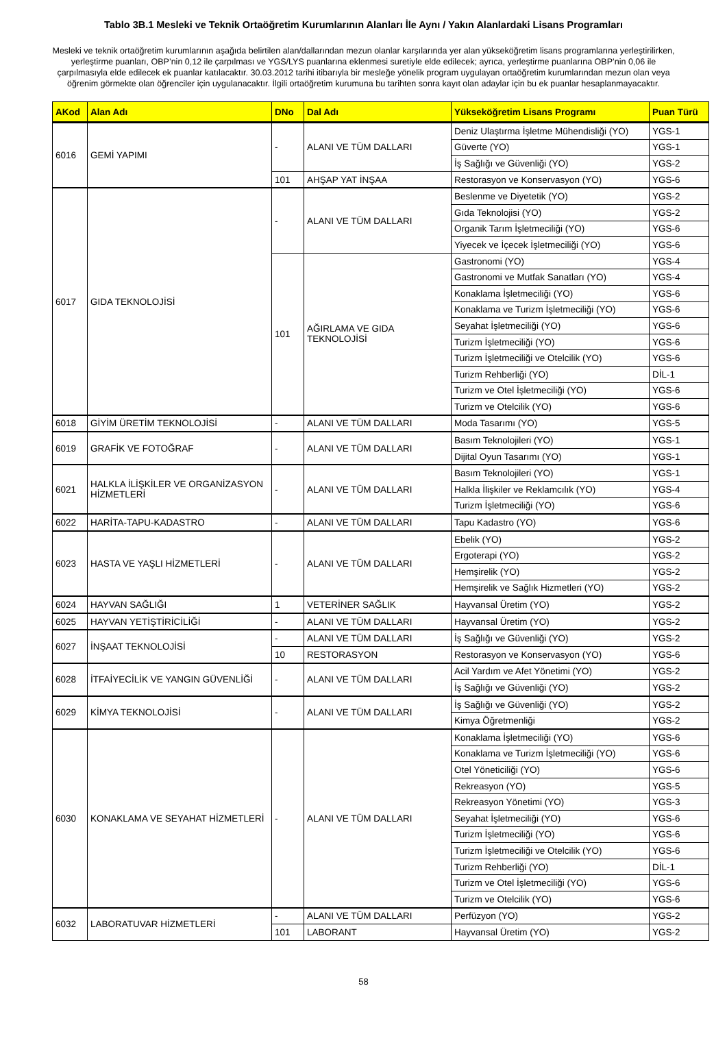Tablo 3B.1 Mesleki ve Teknik Ortaöğretim Kurumlarının Alanları İle Aynı / Yakın Alanlardaki Lisans Programları
Mesleki ve teknik ortaöğretim kurumlarının aşağıda belirtilen alan/dallarından mezun olanlar karşılarında yer alan yükseköğretim lisans programlarına yerleştirilirken, yerleştirme puanları, OBP’nin 0,12 ile çarpılması ve YGS/LYS puanlarına eklenmesi suretiyle elde edilecek; ayrıca, yerleştirme puanlarına OBP’nin 0,06 ile çarpılmasıyla elde edilecek ek puanlar katılacaktır. 30.03.2012 tarihi itibarıyla bir mesleğe yönelik program uygulayan ortaöğretim kurumlarından mezun olan veya öğrenim görmekte olan öğrenciler için uygulanacaktır. İlgili ortaöğretim kurumuna bu tarihten sonra kayıt olan adaylar için bu ek puanlar hesaplanmayacaktır.
| AKod | Alan Adı | DNo | Dal Adı | Yükseköğretim Lisans Programı | Puan Türü |
| --- | --- | --- | --- | --- | --- |
| 6016 | GEMİ YAPIMI | - | ALANI VE TÜM DALLARI | Deniz Ulaştırma İşletme Mühendisliği (YO) | YGS-1 |
| | | | | Güverte (YO) | YGS-1 |
| | | | | İş Sağlığı ve Güvenliği (YO) | YGS-2 |
| | | 101 | AHŞAP YAT İNŞAA | Restorasyon ve Konservasyon (YO) | YGS-6 |
| 6017 | GIDA TEKNOLOJİSİ | - | ALANI VE TÜM DALLARI | Beslenme ve Diyetetik (YO) | YGS-2 |
| | | | | Gıda Teknolojisi (YO) | YGS-2 |
| | | | | Organik Tarım İşletmeciliği (YO) | YGS-6 |
| | | | | Yiyecek ve İçecek İşletmeciliği (YO) | YGS-6 |
| | | 101 | AĞIRLAMA VE GIDA TEKNOLOJİSİ | Gastronomi (YO) | YGS-4 |
| | | | | Gastronomi ve Mutfak Sanatları (YO) | YGS-4 |
| | | | | Konaklama İşletmeciliği (YO) | YGS-6 |
| | | | | Konaklama ve Turizm İşletmeciliği (YO) | YGS-6 |
| | | | | Seyahat İşletmeciliği (YO) | YGS-6 |
| | | | | Turizm İşletmeciliği (YO) | YGS-6 |
| | | | | Turizm İşletmeciliği ve Otelcilik (YO) | YGS-6 |
| | | | | Turizm Rehberliği (YO) | DİL-1 |
| | | | | Turizm ve Otel İşletmeciliği (YO) | YGS-6 |
| | | | | Turizm ve Otelcilik (YO) | YGS-6 |
| 6018 | GİYİM ÜRETİM TEKNOLOJİSİ | - | ALANI VE TÜM DALLARI | Moda Tasarımı (YO) | YGS-5 |
| 6019 | GRAFİK VE FOTOĞRAF | - | ALANI VE TÜM DALLARI | Basım Teknolojileri (YO) | YGS-1 |
| | | | | Dijital Oyun Tasarımı (YO) | YGS-1 |
| 6021 | HALKLA İLİŞKİLER VE ORGANİZASYON HİZMETLERİ | - | ALANI VE TÜM DALLARI | Basım Teknolojileri (YO) | YGS-1 |
| | | | | Halkla İlişkiler ve Reklamcılık (YO) | YGS-4 |
| | | | | Turizm İşletmeciliği (YO) | YGS-6 |
| 6022 | HARİTA-TAPU-KADASTRO | - | ALANI VE TÜM DALLARI | Tapu Kadastro (YO) | YGS-6 |
| 6023 | HASTA VE YAŞLI HİZMETLERİ | - | ALANI VE TÜM DALLARI | Ebelik (YO) | YGS-2 |
| | | | | Ergoterapi (YO) | YGS-2 |
| | | | | Hemşirelik (YO) | YGS-2 |
| | | | | Hemşirelik ve Sağlık Hizmetleri (YO) | YGS-2 |
| 6024 | HAYVAN SAĞLIĞI | 1 | VETERİNER SAĞLIK | Hayvansal Üretim (YO) | YGS-2 |
| 6025 | HAYVAN YETİŞTİRİCİLİĞİ | - | ALANI VE TÜM DALLARI | Hayvansal Üretim (YO) | YGS-2 |
| 6027 | İNŞAAT TEKNOLOJİSİ | - | ALANI VE TÜM DALLARI | İş Sağlığı ve Güvenliği (YO) | YGS-2 |
| | | 10 | RESTORASYON | Restorasyon ve Konservasyon (YO) | YGS-6 |
| 6028 | İTFAİYECİLİK VE YANGIN GÜVENLİĞİ | - | ALANI VE TÜM DALLARI | Acil Yardım ve Afet Yönetimi (YO) | YGS-2 |
| | | | | İş Sağlığı ve Güvenliği (YO) | YGS-2 |
| 6029 | KİMYA TEKNOLOJİSİ | - | ALANI VE TÜM DALLARI | İş Sağlığı ve Güvenliği (YO) | YGS-2 |
| | | | | Kimya Öğretmenliği | YGS-2 |
| 6030 | KONAKLAMA VE SEYAHAT HİZMETLERİ | - | ALANI VE TÜM DALLARI | Konaklama İşletmeciliği (YO) | YGS-6 |
| | | | | Konaklama ve Turizm İşletmeciliği (YO) | YGS-6 |
| | | | | Otel Yöneticiliği (YO) | YGS-6 |
| | | | | Rekreasyon (YO) | YGS-5 |
| | | | | Rekreasyon Yönetimi (YO) | YGS-3 |
| | | | | Seyahat İşletmeciliği (YO) | YGS-6 |
| | | | | Turizm İşletmeciliği (YO) | YGS-6 |
| | | | | Turizm İşletmeciliği ve Otelcilik (YO) | YGS-6 |
| | | | | Turizm Rehberliği (YO) | DİL-1 |
| | | | | Turizm ve Otel İşletmeciliği (YO) | YGS-6 |
| | | | | Turizm ve Otelcilik (YO) | YGS-6 |
| 6032 | LABORATUVAR HİZMETLERİ | - | ALANI VE TÜM DALLARI | Perfüzyon (YO) | YGS-2 |
| | | 101 | LABORANT | Hayvansal Üretim (YO) | YGS-2 |
58